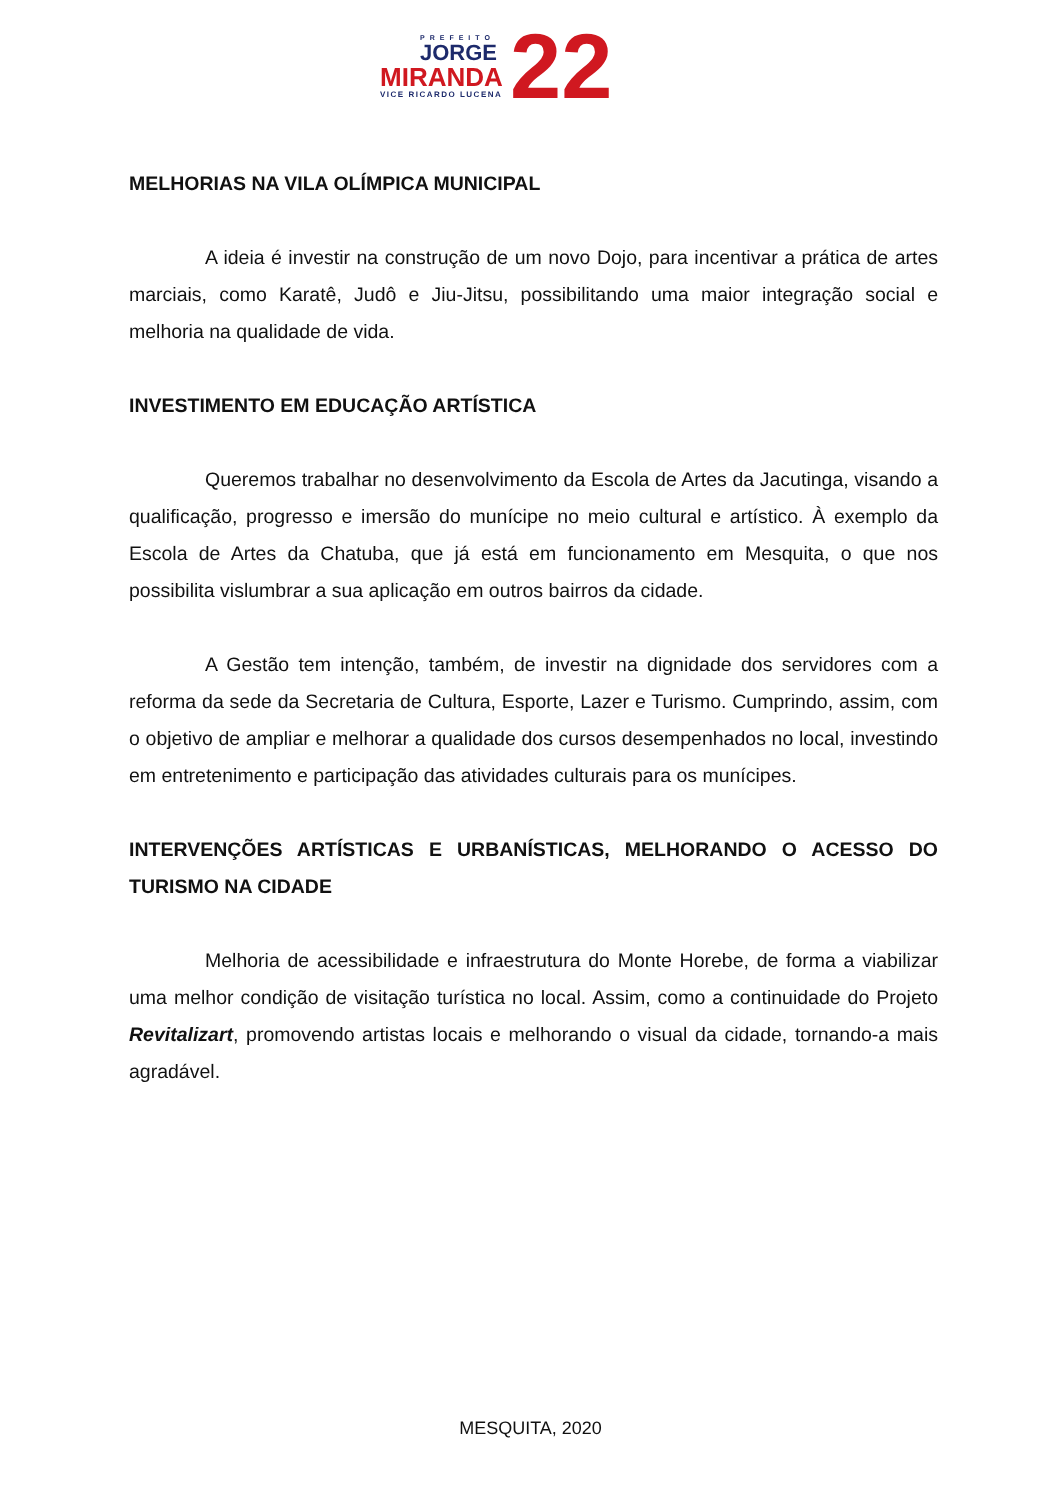PREFEITO
JORGE
MIRANDA
VICE RICARDO LUCENA 22
MELHORIAS NA VILA OLÍMPICA MUNICIPAL
A ideia é investir na construção de um novo Dojo, para incentivar a prática de artes marciais, como Karatê, Judô e Jiu-Jitsu, possibilitando uma maior integração social e melhoria na qualidade de vida.
INVESTIMENTO EM EDUCAÇÃO ARTÍSTICA
Queremos trabalhar no desenvolvimento da Escola de Artes da Jacutinga, visando a qualificação, progresso e imersão do munícipe no meio cultural e artístico. À exemplo da Escola de Artes da Chatuba, que já está em funcionamento em Mesquita, o que nos possibilita vislumbrar a sua aplicação em outros bairros da cidade.
A Gestão tem intenção, também, de investir na dignidade dos servidores com a reforma da sede da Secretaria de Cultura, Esporte, Lazer e Turismo. Cumprindo, assim, com o objetivo de ampliar e melhorar a qualidade dos cursos desempenhados no local, investindo em entretenimento e participação das atividades culturais para os munícipes.
INTERVENÇÕES ARTÍSTICAS E URBANÍSTICAS, MELHORANDO O ACESSO DO TURISMO NA CIDADE
Melhoria de acessibilidade e infraestrutura do Monte Horebe, de forma a viabilizar uma melhor condição de visitação turística no local. Assim, como a continuidade do Projeto Revitalizart, promovendo artistas locais e melhorando o visual da cidade, tornando-a mais agradável.
MESQUITA, 2020